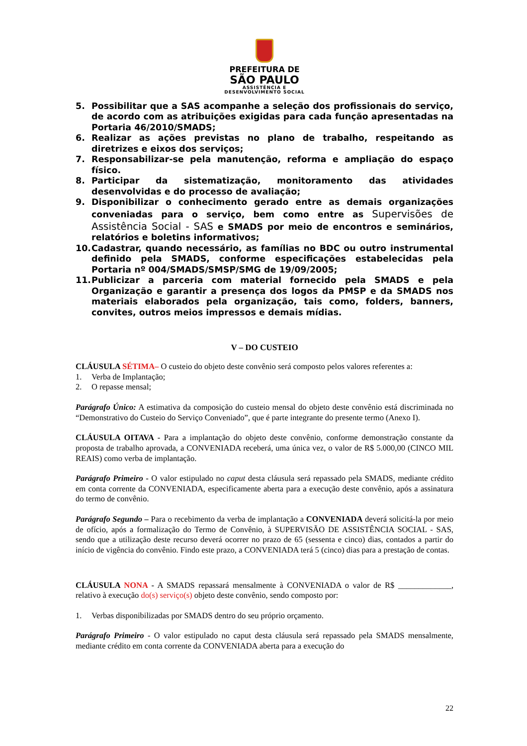PREFEITURA DE
SÃO PAULO
ASSISTÊNCIA E
DESENVOLVIMENTO SOCIAL
5. Possibilitar que a SAS acompanhe a seleção dos profissionais do serviço, de acordo com as atribuições exigidas para cada função apresentadas na Portaria 46/2010/SMADS;
6. Realizar as ações previstas no plano de trabalho, respeitando as diretrizes e eixos dos serviços;
7. Responsabilizar-se pela manutenção, reforma e ampliação do espaço físico.
8. Participar da sistematização, monitoramento das atividades desenvolvidas e do processo de avaliação;
9. Disponibilizar o conhecimento gerado entre as demais organizações conveniadas para o serviço, bem como entre as Supervisões de Assistência Social - SAS e SMADS por meio de encontros e seminários, relatórios e boletins informativos;
10. Cadastrar, quando necessário, as famílias no BDC ou outro instrumental definido pela SMADS, conforme especificações estabelecidas pela Portaria nº 004/SMADS/SMSP/SMG de 19/09/2005;
11. Publicizar a parceria com material fornecido pela SMADS e pela Organização e garantir a presença dos logos da PMSP e da SMADS nos materiais elaborados pela organização, tais como, folders, banners, convites, outros meios impressos e demais mídias.
V – DO CUSTEIO
CLÁUSULA SÉTIMA– O custeio do objeto deste convênio será composto pelos valores referentes a:
1. Verba de Implantação;
2. O repasse mensal;
Parágrafo Único: A estimativa da composição do custeio mensal do objeto deste convênio está discriminada no “Demonstrativo do Custeio do Serviço Conveniado”, que é parte integrante do presente termo (Anexo I).
CLÁUSULA OITAVA - Para a implantação do objeto deste convênio, conforme demonstração constante da proposta de trabalho aprovada, a CONVENIADA receberá, uma única vez, o valor de R$ 5.000,00 (CINCO MIL REAIS) como verba de implantação.
Parágrafo Primeiro - O valor estipulado no caput desta cláusula será repassado pela SMADS, mediante crédito em conta corrente da CONVENIADA, especificamente aberta para a execução deste convênio, após a assinatura do termo de convênio.
Parágrafo Segundo – Para o recebimento da verba de implantação a CONVENIADA deverá solicitá-la por meio de ofício, após a formalização do Termo de Convênio, à SUPERVISÃO DE ASSISTÊNCIA SOCIAL - SAS, sendo que a utilização deste recurso deverá ocorrer no prazo de 65 (sessenta e cinco) dias, contados a partir do início de vigência do convênio. Findo este prazo, a CONVENIADA terá 5 (cinco) dias para a prestação de contas.
CLÁUSULA NONA - A SMADS repassará mensalmente à CONVENIADA o valor de R$ _____________, relativo à execução do(s) serviço(s) objeto deste convênio, sendo composto por:
1. Verbas disponibilizadas por SMADS dentro do seu próprio orçamento.
Parágrafo Primeiro - O valor estipulado no caput desta cláusula será repassado pela SMADS mensalmente, mediante crédito em conta corrente da CONVENIADA aberta para a execução do
22